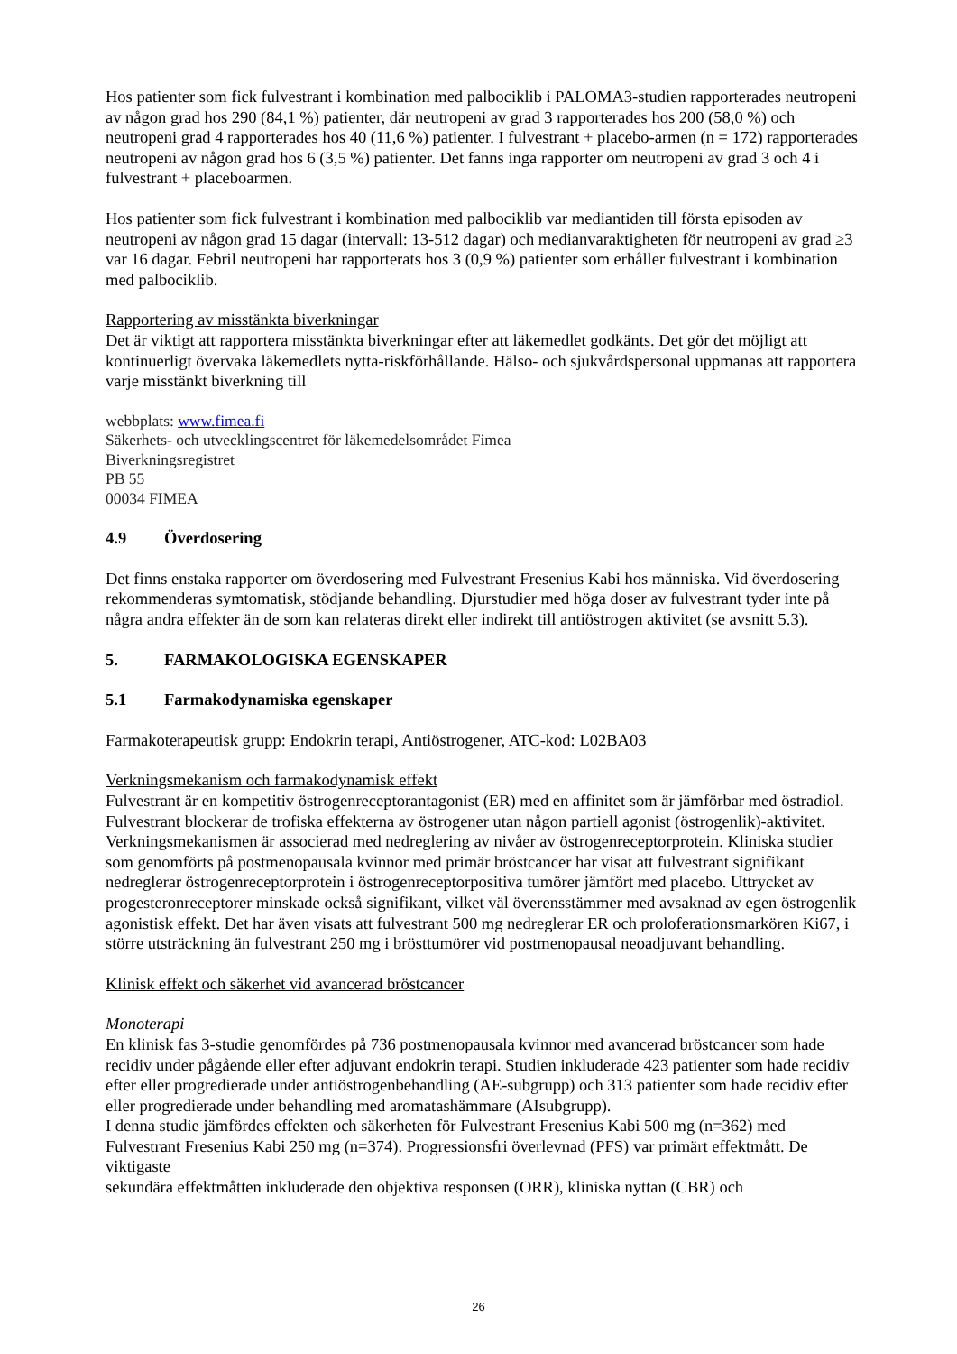Hos patienter som fick fulvestrant i kombination med palbociklib i PALOMA3-studien rapporterades neutropeni av någon grad hos 290 (84,1 %) patienter, där neutropeni av grad 3 rapporterades hos 200 (58,0 %) och neutropeni grad 4 rapporterades hos 40 (11,6 %) patienter. I fulvestrant + placebo-armen (n = 172) rapporterades neutropeni av någon grad hos 6 (3,5 %) patienter. Det fanns inga rapporter om neutropeni av grad 3 och 4 i fulvestrant + placeboarmen.
Hos patienter som fick fulvestrant i kombination med palbociklib var mediantiden till första episoden av neutropeni av någon grad 15 dagar (intervall: 13-512 dagar) och medianvaraktigheten för neutropeni av grad ≥3 var 16 dagar. Febril neutropeni har rapporterats hos 3 (0,9 %) patienter som erhåller fulvestrant i kombination med palbociklib.
Rapportering av misstänkta biverkningar
Det är viktigt att rapportera misstänkta biverkningar efter att läkemedlet godkänts. Det gör det möjligt att kontinuerligt övervaka läkemedlets nytta-riskförhållande. Hälso- och sjukvårdspersonal uppmanas att rapportera varje misstänkt biverkning till
webbplats: www.fimea.fi
Säkerhets- och utvecklingscentret för läkemedelsområdet Fimea
Biverkningsregistret
PB 55
00034 FIMEA
4.9 Överdosering
Det finns enstaka rapporter om överdosering med Fulvestrant Fresenius Kabi hos människa. Vid överdosering rekommenderas symtomatisk, stödjande behandling. Djurstudier med höga doser av fulvestrant tyder inte på några andra effekter än de som kan relateras direkt eller indirekt till antiöstrogen aktivitet (se avsnitt 5.3).
5. FARMAKOLOGISKA EGENSKAPER
5.1 Farmakodynamiska egenskaper
Farmakoterapeutisk grupp: Endokrin terapi, Antiöstrogener, ATC-kod: L02BA03
Verkningsmekanism och farmakodynamisk effekt
Fulvestrant är en kompetitiv östrogenreceptorantagonist (ER) med en affinitet som är jämförbar med östradiol. Fulvestrant blockerar de trofiska effekterna av östrogener utan någon partiell agonist (östrogenlik)-aktivitet. Verkningsmekanismen är associerad med nedreglering av nivåer av östrogenreceptorprotein. Kliniska studier som genomförts på postmenopausala kvinnor med primär bröstcancer har visat att fulvestrant signifikant nedreglerar östrogenreceptorprotein i östrogenreceptorpositiva tumörer jämfört med placebo. Uttrycket av progesteronreceptorer minskade också signifikant, vilket väl överensstämmer med avsaknad av egen östrogenlik agonistisk effekt. Det har även visats att fulvestrant 500 mg nedreglerar ER och proloferationsmarkören Ki67, i större utsträckning än fulvestrant 250 mg i brösttumörer vid postmenopausal neoadjuvant behandling.
Klinisk effekt och säkerhet vid avancerad bröstcancer
Monoterapi
En klinisk fas 3-studie genomfördes på 736 postmenopausala kvinnor med avancerad bröstcancer som hade recidiv under pågående eller efter adjuvant endokrin terapi. Studien inkluderade 423 patienter som hade recidiv efter eller progredierade under antiöstrogenbehandling (AE-subgrupp) och 313 patienter som hade recidiv efter eller progredierade under behandling med aromatashämmare (AIsubgrupp).
I denna studie jämfördes effekten och säkerheten för Fulvestrant Fresenius Kabi 500 mg (n=362) med Fulvestrant Fresenius Kabi 250 mg (n=374). Progressionsfri överlevnad (PFS) var primärt effektmått. De viktigaste
sekundära effektmåtten inkluderade den objektiva responsen (ORR), kliniska nyttan (CBR) och
26